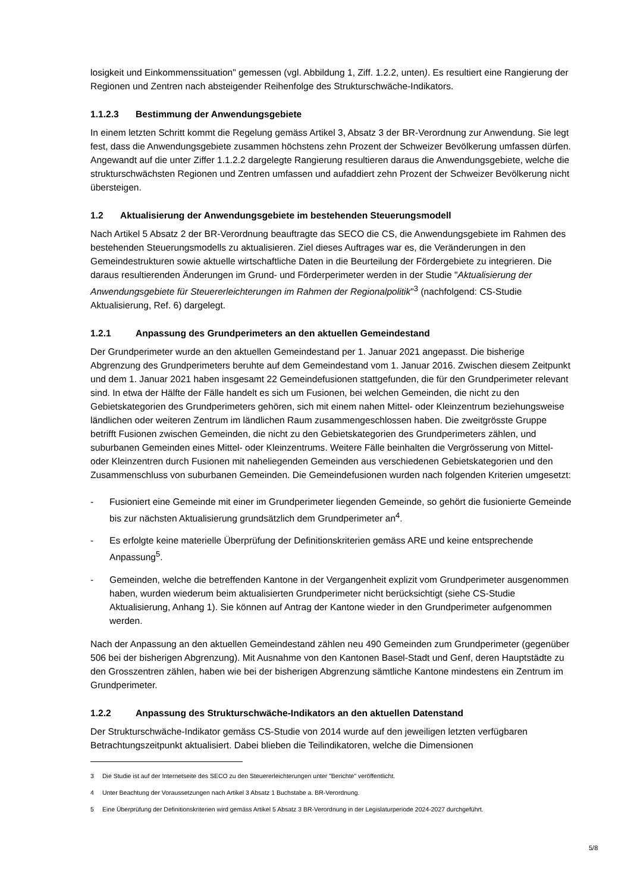losigkeit und Einkommenssituation" gemessen (vgl. Abbildung 1, Ziff. 1.2.2, unten). Es resultiert eine Rangierung der Regionen und Zentren nach absteigender Reihenfolge des Strukturschwäche-Indikators.
1.1.2.3 Bestimmung der Anwendungsgebiete
In einem letzten Schritt kommt die Regelung gemäss Artikel 3, Absatz 3 der BR-Verordnung zur Anwendung. Sie legt fest, dass die Anwendungsgebiete zusammen höchstens zehn Prozent der Schweizer Bevölkerung umfassen dürfen. Angewandt auf die unter Ziffer 1.1.2.2 dargelegte Rangierung resultieren daraus die Anwendungsgebiete, welche die strukturschwächsten Regionen und Zentren umfassen und aufaddiert zehn Prozent der Schweizer Bevölkerung nicht übersteigen.
1.2 Aktualisierung der Anwendungsgebiete im bestehenden Steuerungsmodell
Nach Artikel 5 Absatz 2 der BR-Verordnung beauftragte das SECO die CS, die Anwendungsgebiete im Rahmen des bestehenden Steuerungsmodells zu aktualisieren. Ziel dieses Auftrages war es, die Veränderungen in den Gemeindestrukturen sowie aktuelle wirtschaftliche Daten in die Beurteilung der Fördergebiete zu integrieren. Die daraus resultierenden Änderungen im Grund- und Förderperimeter werden in der Studie "Aktualisierung der Anwendungsgebiete für Steuererleichterungen im Rahmen der Regionalpolitik"<sup>3</sup> (nachfolgend: CS-Studie Aktualisierung, Ref. 6) dargelegt.
1.2.1 Anpassung des Grundperimeters an den aktuellen Gemeindestand
Der Grundperimeter wurde an den aktuellen Gemeindestand per 1. Januar 2021 angepasst. Die bisherige Abgrenzung des Grundperimeters beruhte auf dem Gemeindestand vom 1. Januar 2016. Zwischen diesem Zeitpunkt und dem 1. Januar 2021 haben insgesamt 22 Gemeindefusionen stattgefunden, die für den Grundperimeter relevant sind. In etwa der Hälfte der Fälle handelt es sich um Fusionen, bei welchen Gemeinden, die nicht zu den Gebietskategorien des Grundperimeters gehören, sich mit einem nahen Mittel- oder Kleinzentrum beziehungsweise ländlichen oder weiteren Zentrum im ländlichen Raum zusammengeschlossen haben. Die zweitgrösste Gruppe betrifft Fusionen zwischen Gemeinden, die nicht zu den Gebietskategorien des Grundperimeters zählen, und suburbanen Gemeinden eines Mittel- oder Kleinzentrums. Weitere Fälle beinhalten die Vergrösserung von Mittel- oder Kleinzentren durch Fusionen mit naheliegenden Gemeinden aus verschiedenen Gebietskategorien und den Zusammenschluss von suburbanen Gemeinden. Die Gemeindefusionen wurden nach folgenden Kriterien umgesetzt:
- Fusioniert eine Gemeinde mit einer im Grundperimeter liegenden Gemeinde, so gehört die fusionierte Gemeinde bis zur nächsten Aktualisierung grundsätzlich dem Grundperimeter an<sup>4</sup>.
- Es erfolgte keine materielle Überprüfung der Definitionskriterien gemäss ARE und keine entsprechende Anpassung<sup>5</sup>.
- Gemeinden, welche die betreffenden Kantone in der Vergangenheit explizit vom Grundperimeter ausgenommen haben, wurden wiederum beim aktualisierten Grundperimeter nicht berücksichtigt (siehe CS-Studie Aktualisierung, Anhang 1). Sie können auf Antrag der Kantone wieder in den Grundperimeter aufgenommen werden.
Nach der Anpassung an den aktuellen Gemeindestand zählen neu 490 Gemeinden zum Grundperimeter (gegenüber 506 bei der bisherigen Abgrenzung). Mit Ausnahme von den Kantonen Basel-Stadt und Genf, deren Hauptstädte zu den Grosszentren zählen, haben wie bei der bisherigen Abgrenzung sämtliche Kantone mindestens ein Zentrum im Grundperimeter.
1.2.2 Anpassung des Strukturschwäche-Indikators an den aktuellen Datenstand
Der Strukturschwäche-Indikator gemäss CS-Studie von 2014 wurde auf den jeweiligen letzten verfügbaren Betrachtungszeitpunkt aktualisiert. Dabei blieben die Teilindikatoren, welche die Dimensionen
3 Die Studie ist auf der Internetseite des SECO zu den Steuererleichterungen unter "Berichte" veröffentlicht.
4 Unter Beachtung der Voraussetzungen nach Artikel 3 Absatz 1 Buchstabe a. BR-Verordnung.
5 Eine Überprüfung der Definitionskriterien wird gemäss Artikel 5 Absatz 3 BR-Verordnung in der Legislaturperiode 2024-2027 durchgeführt.
5/8